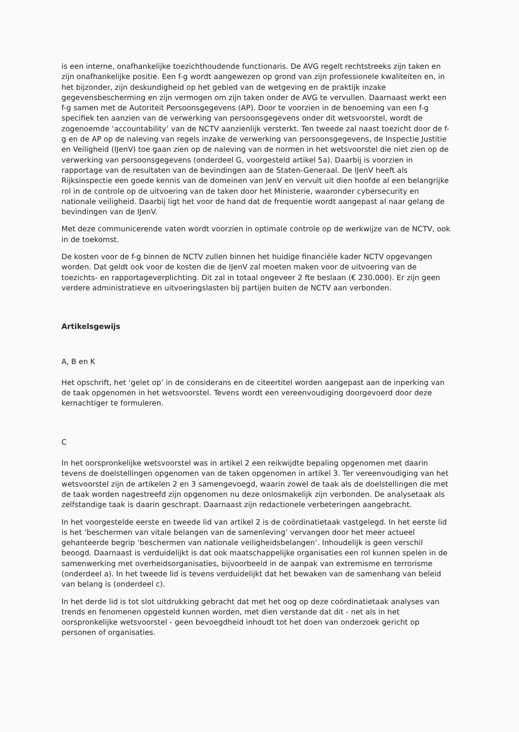is een interne, onafhankelijke toezichthoudende functionaris. De AVG regelt rechtstreeks zijn taken en zijn onafhankelijke positie. Een f-g wordt aangewezen op grond van zijn professionele kwaliteiten en, in het bijzonder, zijn deskundigheid op het gebied van de wetgeving en de praktijk inzake gegevensbescherming en zijn vermogen om zijn taken onder de AVG te vervullen. Daarnaast werkt een f-g samen met de Autoriteit Persoonsgegevens (AP). Door te voorzien in de benoeming van een f-g specifiek ten aanzien van de verwerking van persoonsgegevens onder dit wetsvoorstel, wordt de zogenoemde ‘accountability’ van de NCTV aanzienlijk versterkt. Ten tweede zal naast toezicht door de f-g en de AP op de naleving van regels inzake de verwerking van persoonsgegevens, de Inspectie Justitie en Veiligheid (IJenV) toe gaan zien op de naleving van de normen in het wetsvoorstel die niet zien op de verwerking van persoonsgegevens (onderdeel G, voorgesteld artikel 5a). Daarbij is voorzien in rapportage van de resultaten van de bevindingen aan de Staten-Generaal. De IJenV heeft als Rijksinspectie een goede kennis van de domeinen van JenV en vervult uit dien hoofde al een belangrijke rol in de controle op de uitvoering van de taken door het Ministerie, waaronder cybersecurity en nationale veiligheid. Daarbij ligt het voor de hand dat de frequentie wordt aangepast al naar gelang de bevindingen van de IJenV.
Met deze communicerende vaten wordt voorzien in optimale controle op de werkwijze van de NCTV, ook in de toekomst.
De kosten voor de f-g binnen de NCTV zullen binnen het huidige financiële kader NCTV opgevangen worden. Dat geldt ook voor de kosten die de IJenV zal moeten maken voor de uitvoering van de toezichts- en rapportageverplichting. Dit zal in totaal ongeveer 2 fte beslaan (€ 230.000). Er zijn geen verdere administratieve en uitvoeringslasten bij partijen buiten de NCTV aan verbonden.
Artikelsgewijs
A, B en K
Het opschrift, het ‘gelet op’ in de considerans en de citeertitel worden aangepast aan de inperking van de taak opgenomen in het wetsvoorstel. Tevens wordt een vereenvoudiging doorgevoerd door deze kernachtiger te formuleren.
C
In het oorspronkelijke wetsvoorstel was in artikel 2 een reikwijdte bepaling opgenomen met daarin tevens de doelstellingen opgenomen van de taken opgenomen in artikel 3. Ter vereenvoudiging van het wetsvoorstel zijn de artikelen 2 en 3 samengevoegd, waarin zowel de taak als de doelstellingen die met de taak worden nagestreefd zijn opgenomen nu deze onlosmakelijk zijn verbonden. De analysetaak als zelfstandige taak is daarin geschrapt. Daarnaast zijn redactionele verbeteringen aangebracht.
In het voorgestelde eerste en tweede lid van artikel 2 is de coördinatietaak vastgelegd. In het eerste lid is het ‘beschermen van vitale belangen van de samenleving’ vervangen door het meer actueel gehanteerde begrip ‘beschermen van nationale veiligheidsbelangen’. Inhoudelijk is geen verschil beoogd. Daarnaast is verduidelijkt is dat ook maatschappelijke organisaties een rol kunnen spelen in de samenwerking met overheidsorganisaties, bijvoorbeeld in de aanpak van extremisme en terrorisme (onderdeel a). In het tweede lid is tevens verduidelijkt dat het bewaken van de samenhang van beleid van belang is (onderdeel c).
In het derde lid is tot slot uitdrukking gebracht dat met het oog op deze coördinatietaak analyses van trends en fenomenen opgesteld kunnen worden, met dien verstande dat dit - net als in het oorspronkelijke wetsvoorstel - geen bevoegdheid inhoudt tot het doen van onderzoek gericht op personen of organisaties.